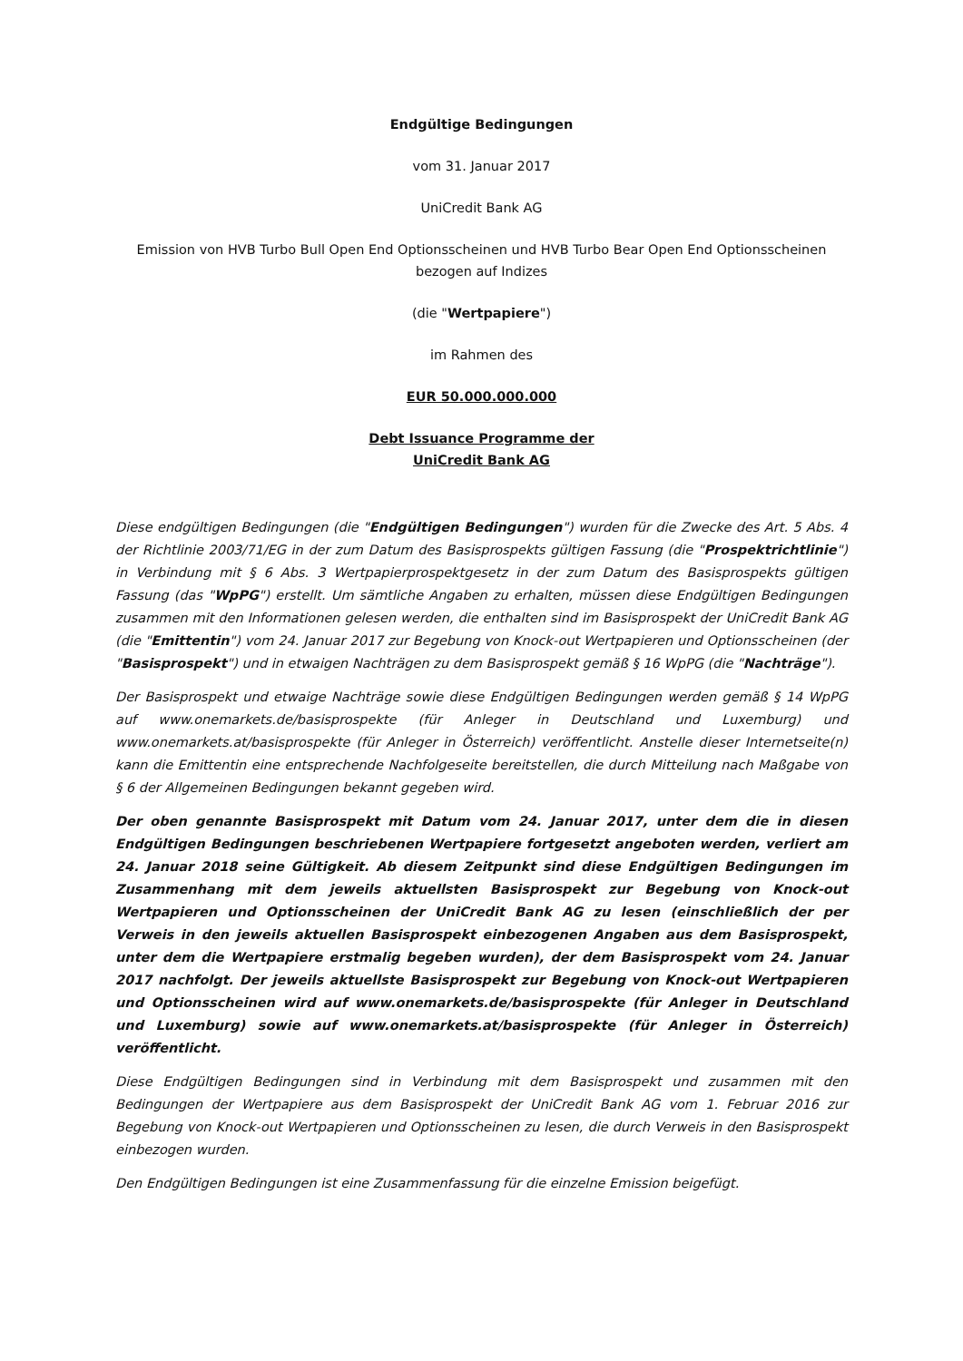Endgültige Bedingungen
vom 31. Januar 2017
UniCredit Bank AG
Emission von HVB Turbo Bull Open End Optionsscheinen und HVB Turbo Bear Open End Optionsscheinen bezogen auf Indizes
(die "Wertpapiere")
im Rahmen des
EUR 50.000.000.000
Debt Issuance Programme der
UniCredit Bank AG
Diese endgültigen Bedingungen (die "Endgültigen Bedingungen") wurden für die Zwecke des Art. 5 Abs. 4 der Richtlinie 2003/71/EG in der zum Datum des Basisprospekts gültigen Fassung (die "Prospektrichtlinie") in Verbindung mit § 6 Abs. 3 Wertpapierprospektgesetz in der zum Datum des Basisprospekts gültigen Fassung (das "WpPG") erstellt. Um sämtliche Angaben zu erhalten, müssen diese Endgültigen Bedingungen zusammen mit den Informationen gelesen werden, die enthalten sind im Basisprospekt der UniCredit Bank AG (die "Emittentin") vom 24. Januar 2017 zur Begebung von Knock-out Wertpapieren und Optionsscheinen (der "Basisprospekt") und in etwaigen Nachträgen zu dem Basisprospekt gemäß § 16 WpPG (die "Nachträge").
Der Basisprospekt und etwaige Nachträge sowie diese Endgültigen Bedingungen werden gemäß § 14 WpPG auf www.onemarkets.de/basisprospekte (für Anleger in Deutschland und Luxemburg) und www.onemarkets.at/basisprospekte (für Anleger in Österreich) veröffentlicht. Anstelle dieser Internetseite(n) kann die Emittentin eine entsprechende Nachfolgeseite bereitstellen, die durch Mitteilung nach Maßgabe von § 6 der Allgemeinen Bedingungen bekannt gegeben wird.
Der oben genannte Basisprospekt mit Datum vom 24. Januar 2017, unter dem die in diesen Endgültigen Bedingungen beschriebenen Wertpapiere fortgesetzt angeboten werden, verliert am 24. Januar 2018 seine Gültigkeit. Ab diesem Zeitpunkt sind diese Endgültigen Bedingungen im Zusammenhang mit dem jeweils aktuellsten Basisprospekt zur Begebung von Knock-out Wertpapieren und Optionsscheinen der UniCredit Bank AG zu lesen (einschließlich der per Verweis in den jeweils aktuellen Basisprospekt einbezogenen Angaben aus dem Basisprospekt, unter dem die Wertpapiere erstmalig begeben wurden), der dem Basisprospekt vom 24. Januar 2017 nachfolgt. Der jeweils aktuellste Basisprospekt zur Begebung von Knock-out Wertpapieren und Optionsscheinen wird auf www.onemarkets.de/basisprospekte (für Anleger in Deutschland und Luxemburg) sowie auf www.onemarkets.at/basisprospekte (für Anleger in Österreich) veröffentlicht.
Diese Endgültigen Bedingungen sind in Verbindung mit dem Basisprospekt und zusammen mit den Bedingungen der Wertpapiere aus dem Basisprospekt der UniCredit Bank AG vom 1. Februar 2016 zur Begebung von Knock-out Wertpapieren und Optionsscheinen zu lesen, die durch Verweis in den Basisprospekt einbezogen wurden.
Den Endgültigen Bedingungen ist eine Zusammenfassung für die einzelne Emission beigefügt.